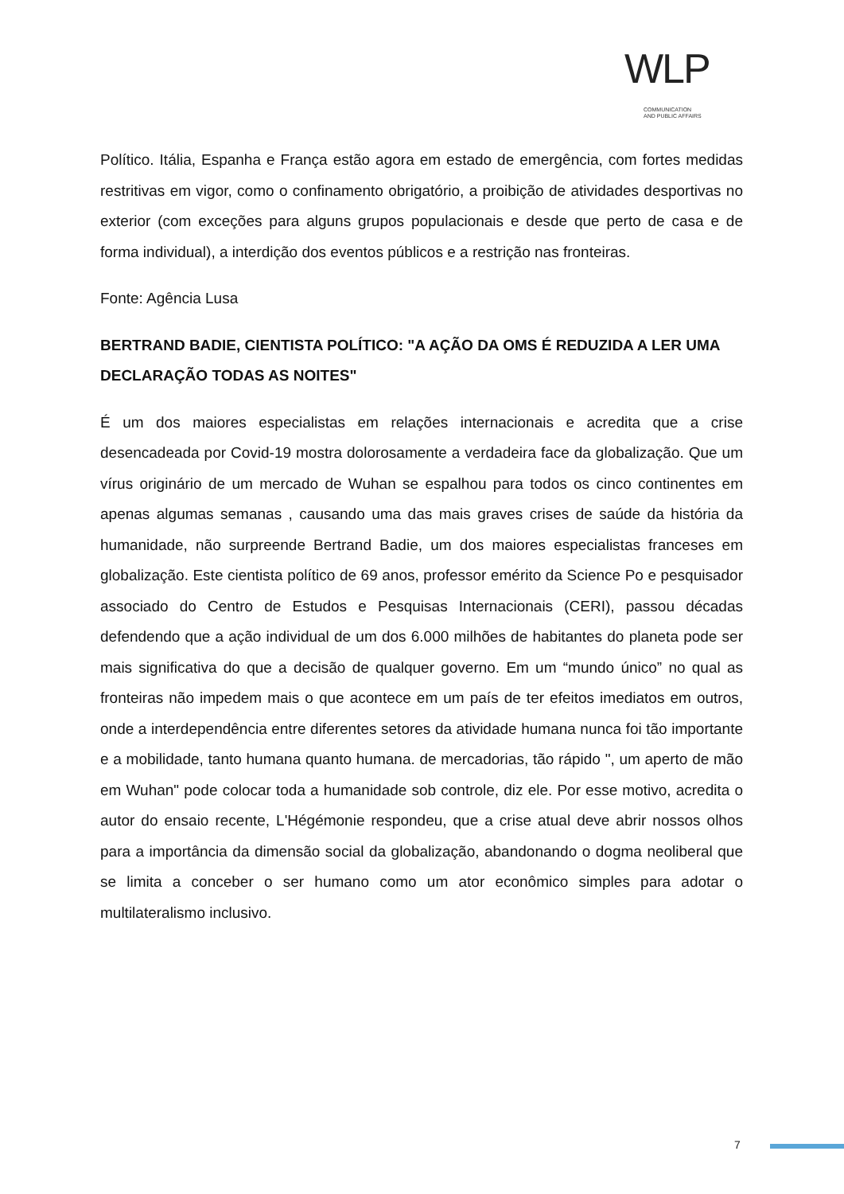WLP
COMMUNICATION
AND PUBLIC AFFAIRS
Político. Itália, Espanha e França estão agora em estado de emergência, com fortes medidas restritivas em vigor, como o confinamento obrigatório, a proibição de atividades desportivas no exterior (com exceções para alguns grupos populacionais e desde que perto de casa e de forma individual), a interdição dos eventos públicos e a restrição nas fronteiras.
Fonte: Agência Lusa
BERTRAND BADIE, CIENTISTA POLÍTICO: "A AÇÃO DA OMS É REDUZIDA A LER UMA DECLARAÇÃO TODAS AS NOITES"
É um dos maiores especialistas em relações internacionais e acredita que a crise desencadeada por Covid-19 mostra dolorosamente a verdadeira face da globalização. Que um vírus originário de um mercado de Wuhan se espalhou para todos os cinco continentes em apenas algumas semanas , causando uma das mais graves crises de saúde da história da humanidade, não surpreende Bertrand Badie, um dos maiores especialistas franceses em globalização. Este cientista político de 69 anos, professor emérito da Science Po e pesquisador associado do Centro de Estudos e Pesquisas Internacionais (CERI), passou décadas defendendo que a ação individual de um dos 6.000 milhões de habitantes do planeta pode ser mais significativa do que a decisão de qualquer governo. Em um “mundo único” no qual as fronteiras não impedem mais o que acontece em um país de ter efeitos imediatos em outros, onde a interdependência entre diferentes setores da atividade humana nunca foi tão importante e a mobilidade, tanto humana quanto humana. de mercadorias, tão rápido ", um aperto de mão em Wuhan" pode colocar toda a humanidade sob controle, diz ele. Por esse motivo, acredita o autor do ensaio recente, L'Hégémonie respondeu, que a crise atual deve abrir nossos olhos para a importância da dimensão social da globalização, abandonando o dogma neoliberal que se limita a conceber o ser humano como um ator econômico simples para adotar o multilateralismo inclusivo.
7